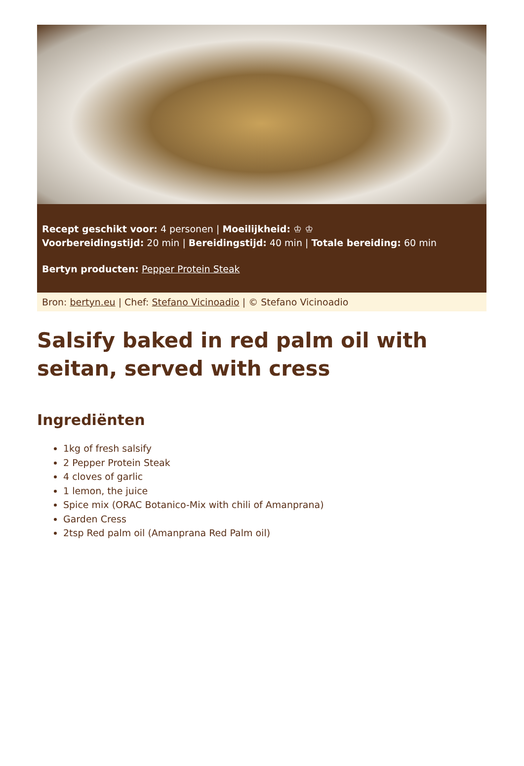Recept geschikt voor: 4 personen | Moeilijkheid: ♔ ♔
Voorbereidingstijd: 20 min | Bereidingstijd: 40 min | Totale bereiding: 60 min
Bertyn producten: Pepper Protein Steak
Bron: bertyn.eu | Chef: Stefano Vicinoadio | © Stefano Vicinoadio
Salsify baked in red palm oil with seitan, served with cress
Ingrediënten
1kg of fresh salsify
2 Pepper Protein Steak
4 cloves of garlic
1 lemon, the juice
Spice mix (ORAC Botanico-Mix with chili of Amanprana)
Garden Cress
2tsp Red palm oil (Amanprana Red Palm oil)